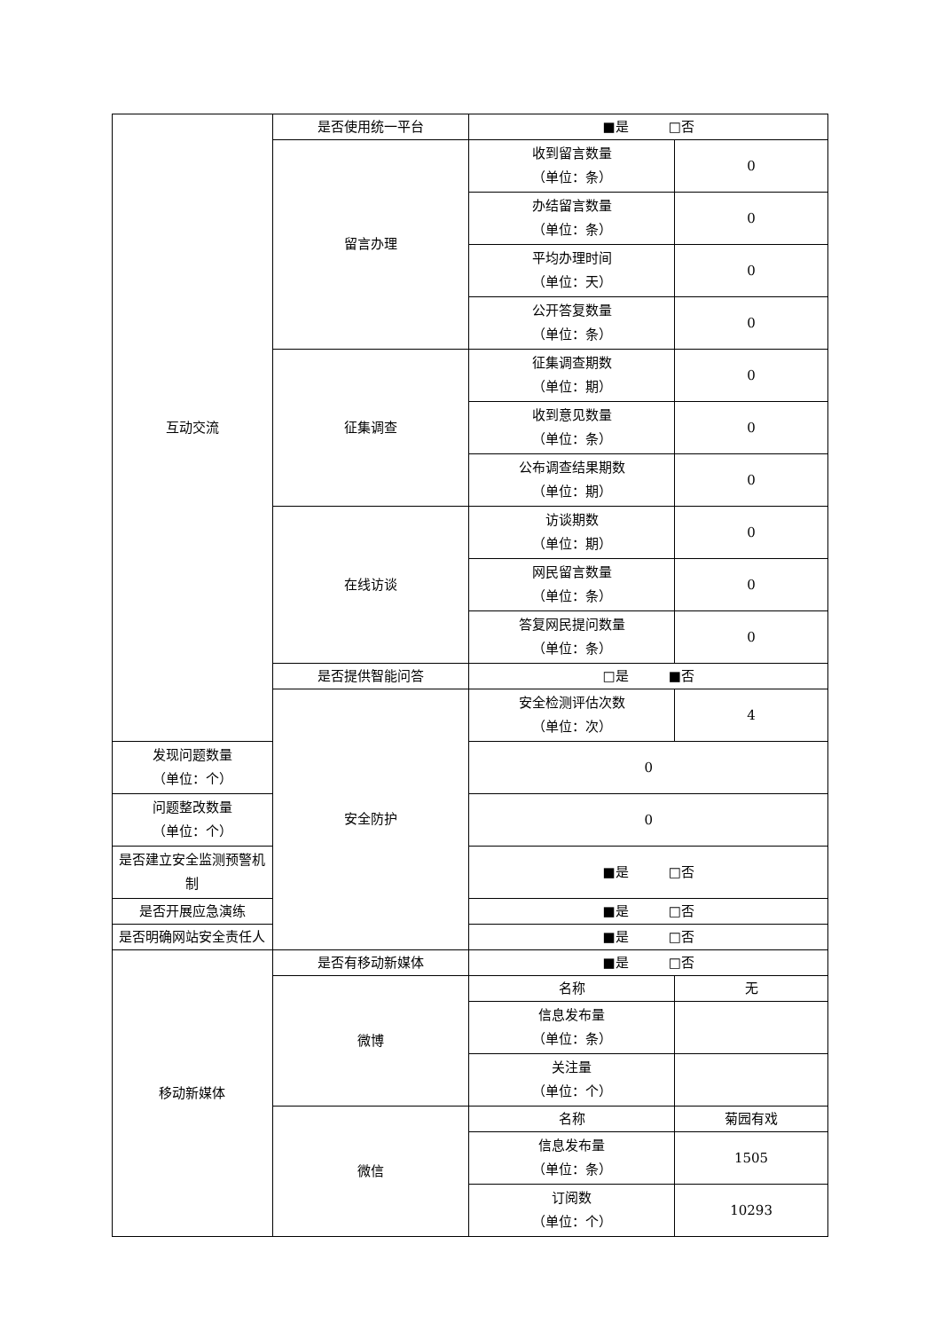| 互动交流 | 是否使用统一平台 | ■是 □否 | |
| | 留言办理 | 收到留言数量 （单位：条） | 0 |
| | | 办结留言数量 （单位：条） | 0 |
| | | 平均办理时间 （单位：天） | 0 |
| | | 公开答复数量 （单位：条） | 0 |
| | 征集调查 | 征集调查期数 （单位：期） | 0 |
| | | 收到意见数量 （单位：条） | 0 |
| | | 公布调查结果期数 （单位：期） | 0 |
| | 在线访谈 | 访谈期数 （单位：期） | 0 |
| | | 网民留言数量 （单位：条） | 0 |
| | | 答复网民提问数量 （单位：条） | 0 |
| | 是否提供智能问答 | □是 ■否 | |
| | 安全防护 | 安全检测评估次数 （单位：次） | 4 |
| 发现问题数量 （单位：个） | | 0 | |
| 问题整改数量 （单位：个） | | 0 | |
| 是否建立安全监测预警机 制 | | ■是 □否 | |
| 是否开展应急演练 | | ■是 □否 | |
| 是否明确网站安全责任人 | | ■是 □否 | |
| 移动新媒体 | 是否有移动新媒体 | ■是 □否 | |
| | 微博 | 名称 | 无 |
| | | 信息发布量 （单位：条） | |
| | | 关注量 （单位：个） | |
| | 微信 | 名称 | 菊园有戏 |
| | | 信息发布量 （单位：条） | 1505 |
| | | 订阅数 （单位：个） | 10293 |